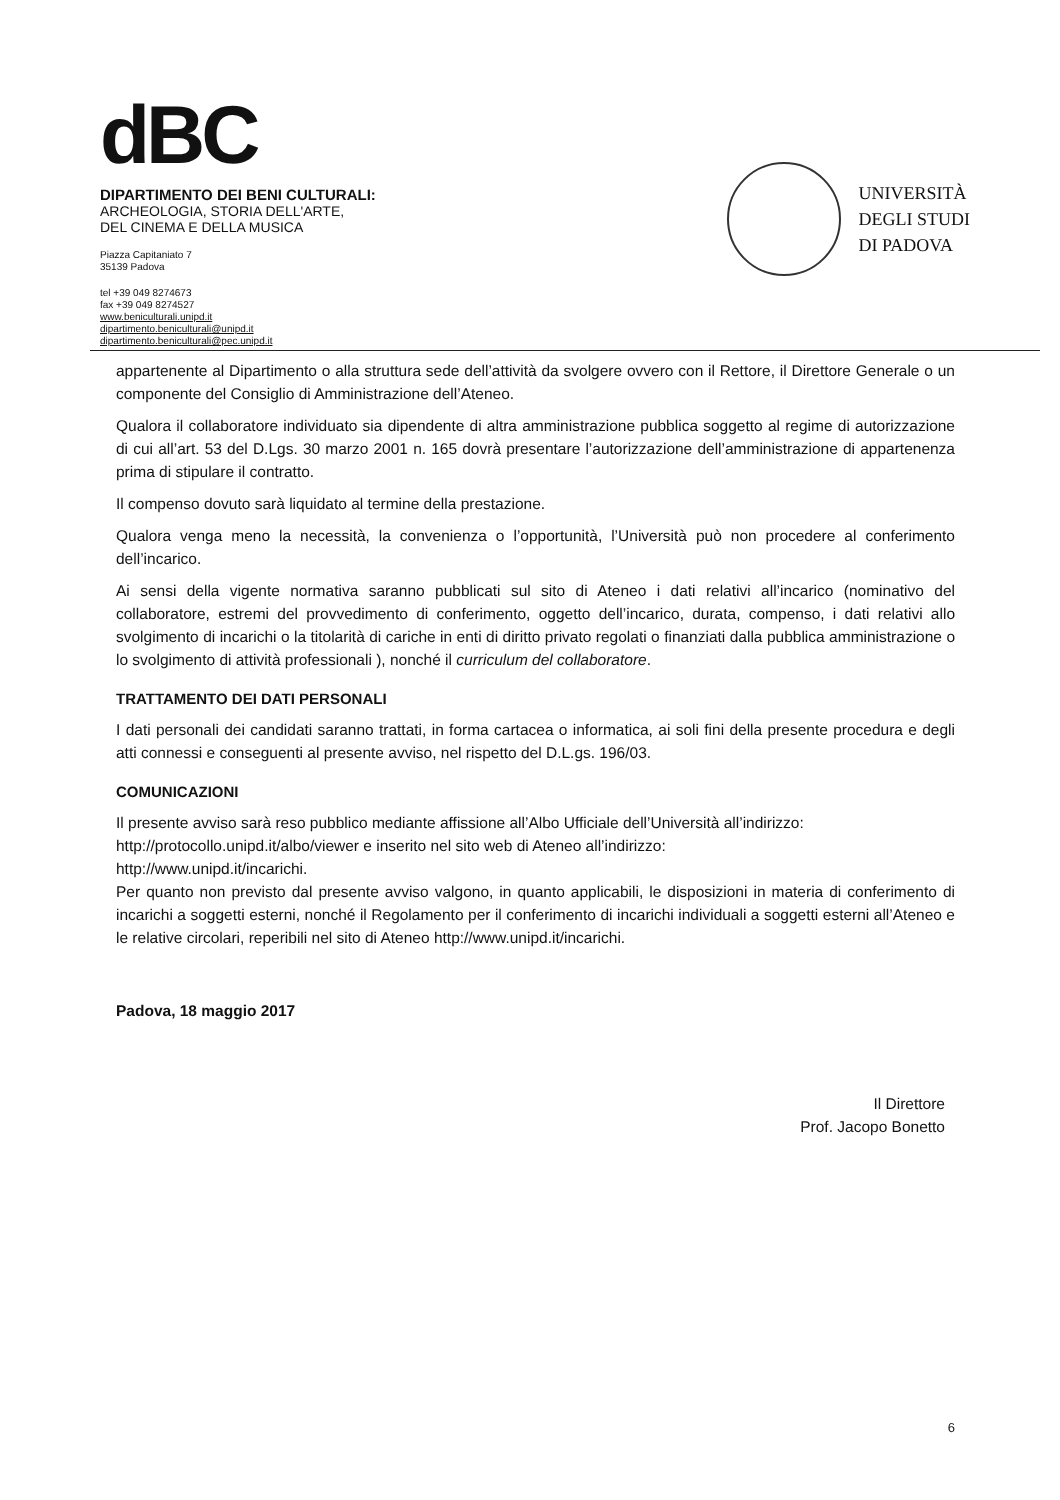dBC
DIPARTIMENTO DEI BENI CULTURALI:
ARCHEOLOGIA, STORIA DELL'ARTE,
DEL CINEMA E DELLA MUSICA
Piazza Capitaniato 7
35139 Padova
tel +39 049 8274673
fax +39 049 8274527
www.beniculturali.unipd.it
dipartimento.beniculturali@unipd.it
dipartimento.beniculturali@pec.unipd.it
UNIVERSITÀ
DEGLI STUDI
DI PADOVA
appartenente al Dipartimento o alla struttura sede dell’attività da svolgere ovvero con il Rettore, il Direttore Generale o un componente del Consiglio di Amministrazione dell’Ateneo.
Qualora il collaboratore individuato sia dipendente di altra amministrazione pubblica soggetto al regime di autorizzazione di cui all’art. 53 del D.Lgs. 30 marzo 2001 n. 165 dovrà presentare l’autorizzazione dell’amministrazione di appartenenza prima di stipulare il contratto.
Il compenso dovuto sarà liquidato al termine della prestazione.
Qualora venga meno la necessità, la convenienza o l’opportunità, l’Università può non procedere al conferimento dell’incarico.
Ai sensi della vigente normativa saranno pubblicati sul sito di Ateneo i dati relativi all’incarico (nominativo del collaboratore, estremi del provvedimento di conferimento, oggetto dell’incarico, durata, compenso, i dati relativi allo svolgimento di incarichi o la titolarità di cariche in enti di diritto privato regolati o finanziati dalla pubblica amministrazione o lo svolgimento di attività professionali ), nonché il curriculum del collaboratore.
TRATTAMENTO DEI DATI PERSONALI
I dati personali dei candidati saranno trattati, in forma cartacea o informatica, ai soli fini della presente procedura e degli atti connessi e conseguenti al presente avviso, nel rispetto del D.L.gs. 196/03.
COMUNICAZIONI
Il presente avviso sarà reso pubblico mediante affissione all’Albo Ufficiale dell’Università all’indirizzo:
http://protocollo.unipd.it/albo/viewer e inserito nel sito web di Ateneo all’indirizzo:
http://www.unipd.it/incarichi.
Per quanto non previsto dal presente avviso valgono, in quanto applicabili, le disposizioni in materia di conferimento di incarichi a soggetti esterni, nonché il Regolamento per il conferimento di incarichi individuali a soggetti esterni all’Ateneo e le relative circolari, reperibili nel sito di Ateneo http://www.unipd.it/incarichi.
Padova, 18 maggio 2017
Il Direttore
Prof. Jacopo Bonetto
6